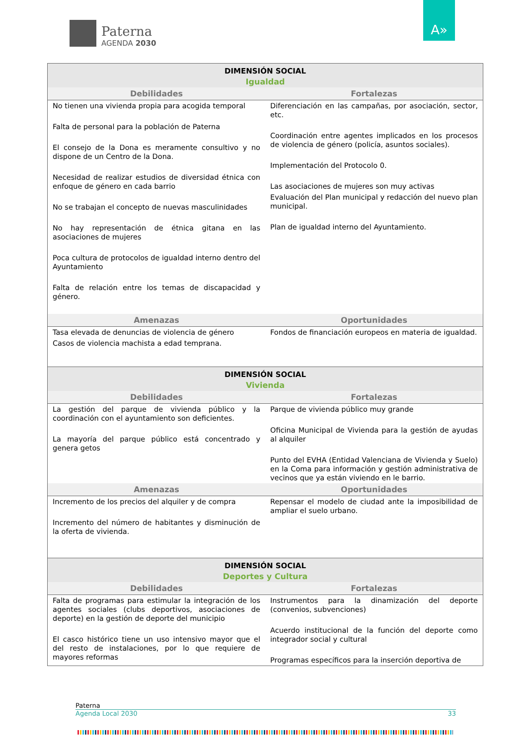Paterna
AGENDA 2030
A»
| DIMENSIÓN SOCIAL | |
| Igualdad | |
| Debilidades | Fortalezas |
| No tienen una vivienda propia para acogida temporal Falta de personal para la población de Paterna El consejo de la Dona es meramente consultivo y no dispone de un Centro de la Dona. Necesidad de realizar estudios de diversidad étnica con enfoque de género en cada barrio No se trabajan el concepto de nuevas masculinidades No hay representación de étnica gitana en las asociaciones de mujeres Poca cultura de protocolos de igualdad interno dentro del Ayuntamiento Falta de relación entre los temas de discapacidad y género. | Diferenciación en las campañas, por asociación, sector, etc. Coordinación entre agentes implicados en los procesos de violencia de género (policía, asuntos sociales). Implementación del Protocolo 0. Las asociaciones de mujeres son muy activas Evaluación del Plan municipal y redacción del nuevo plan municipal. Plan de igualdad interno del Ayuntamiento. |
| Amenazas | Oportunidades |
| Tasa elevada de denuncias de violencia de género Casos de violencia machista a edad temprana. | Fondos de financiación europeos en materia de igualdad. |
| DIMENSIÓN SOCIAL | |
| Vivienda | |
| Debilidades | Fortalezas |
| La gestión del parque de vivienda público y la coordinación con el ayuntamiento son deficientes. La mayoría del parque público está concentrado y genera getos | Parque de vivienda público muy grande Oficina Municipal de Vivienda para la gestión de ayudas al alquiler Punto del EVHA (Entidad Valenciana de Vivienda y Suelo) en la Coma para información y gestión administrativa de vecinos que ya están viviendo en le barrio. |
| Amenazas | Oportunidades |
| Incremento de los precios del alquiler y de compra Incremento del número de habitantes y disminución de la oferta de vivienda. | Repensar el modelo de ciudad ante la imposibilidad de ampliar el suelo urbano. |
| DIMENSIÓN SOCIAL | |
| Deportes y Cultura | |
| Debilidades | Fortalezas |
| Falta de programas para estimular la integración de los agentes sociales (clubs deportivos, asociaciones de deporte) en la gestión de deporte del municipio El casco histórico tiene un uso intensivo mayor que el del resto de instalaciones, por lo que requiere de mayores reformas | Instrumentos para la dinamización del deporte (convenios, subvenciones) Acuerdo institucional de la función del deporte como integrador social y cultural Programas específicos para la inserción deportiva de |
Paterna
Agenda Local 2030 33